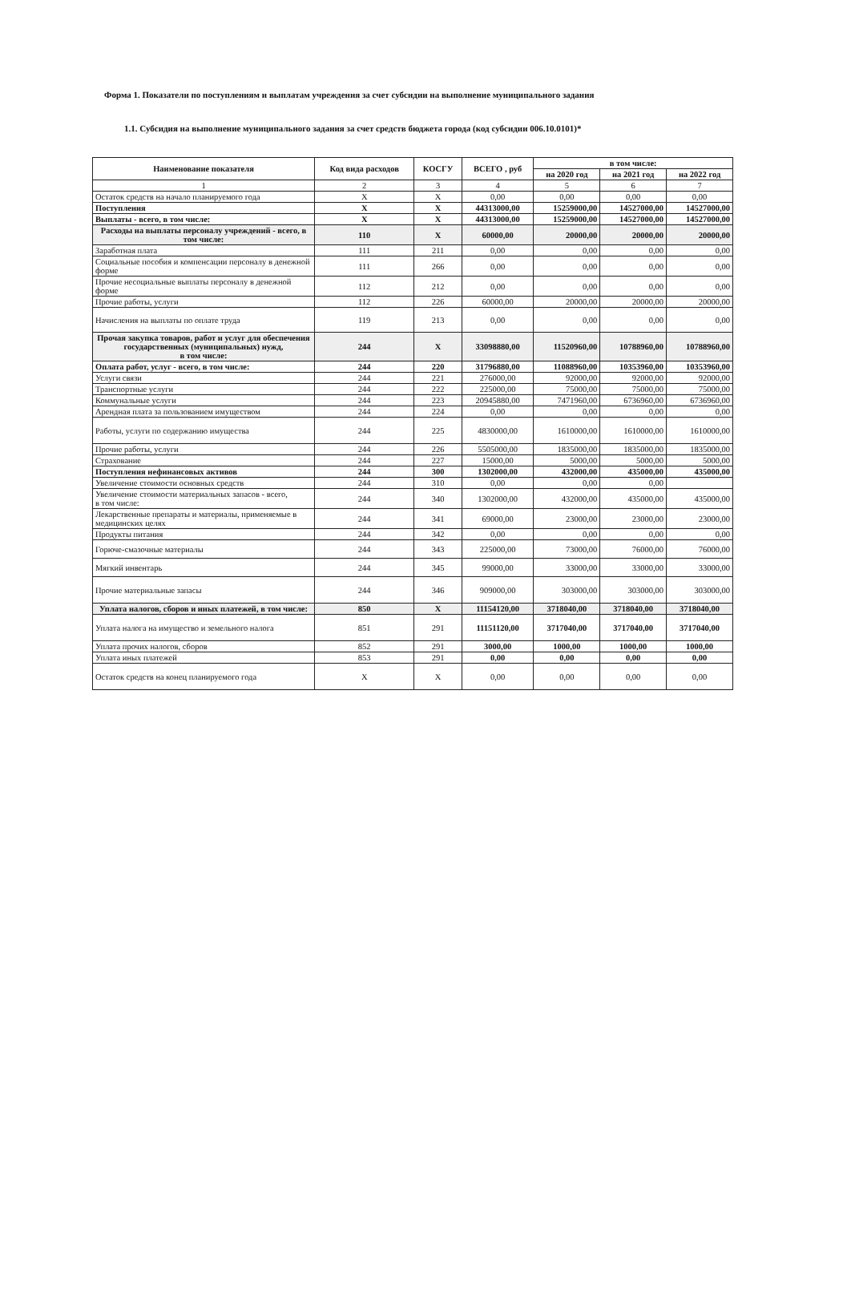Форма 1. Показатели по поступлениям и выплатам учреждения за счет субсидии на выполнение муниципального задания
1.1. Субсидия на выполнение муниципального задания за счет средств бюджета города (код субсидии 006.10.0101)*
| Наименование показателя | Код вида расходов | КОСГУ | ВСЕГО , руб | в том числе: | | |
| --- | --- | --- | --- | --- | --- | --- |
| | | | | на 2020 год | на 2021 год | на 2022 год |
| 1 | 2 | 3 | 4 | 5 | 6 | 7 |
| Остаток средств на начало планируемого года | X | X | 0,00 | 0,00 | 0,00 | 0,00 |
| Поступления | X | X | 44313000,00 | 15259000,00 | 14527000,00 | 14527000,00 |
| Выплаты - всего, в том числе: | X | X | 44313000,00 | 15259000,00 | 14527000,00 | 14527000,00 |
| Расходы на выплаты персоналу учреждений - всего, в том числе: | 110 | X | 60000,00 | 20000,00 | 20000,00 | 20000,00 |
| Заработная плата | 111 | 211 | 0,00 | 0,00 | 0,00 | 0,00 |
| Социальные пособия и компенсации персоналу в денежной форме | 111 | 266 | 0,00 | 0,00 | 0,00 | 0,00 |
| Прочие несоциальные выплаты персоналу в денежной форме | 112 | 212 | 0,00 | 0,00 | 0,00 | 0,00 |
| Прочие работы, услуги | 112 | 226 | 60000,00 | 20000,00 | 20000,00 | 20000,00 |
| Начисления на выплаты по оплате труда | 119 | 213 | 0,00 | 0,00 | 0,00 | 0,00 |
| Прочая закупка товаров, работ и услуг для обеспечения государственных (муниципальных) нужд, в том числе: | 244 | X | 33098880,00 | 11520960,00 | 10788960,00 | 10788960,00 |
| Оплата работ, услуг - всего, в том числе: | 244 | 220 | 31796880,00 | 11088960,00 | 10353960,00 | 10353960,00 |
| Услуги связи | 244 | 221 | 276000,00 | 92000,00 | 92000,00 | 92000,00 |
| Транспортные услуги | 244 | 222 | 225000,00 | 75000,00 | 75000,00 | 75000,00 |
| Коммунальные услуги | 244 | 223 | 20945880,00 | 7471960,00 | 6736960,00 | 6736960,00 |
| Арендная плата за пользованием имуществом | 244 | 224 | 0,00 | 0,00 | 0,00 | 0,00 |
| Работы, услуги по содержанию имущества | 244 | 225 | 4830000,00 | 1610000,00 | 1610000,00 | 1610000,00 |
| Прочие работы, услуги | 244 | 226 | 5505000,00 | 1835000,00 | 1835000,00 | 1835000,00 |
| Страхование | 244 | 227 | 15000,00 | 5000,00 | 5000,00 | 5000,00 |
| Поступления нефинансовых активов | 244 | 300 | 1302000,00 | 432000,00 | 435000,00 | 435000,00 |
| Увеличение стоимости основных средств | 244 | 310 | 0,00 | 0,00 | 0,00 | |
| Увеличение стоимости материальных запасов - всего, в том числе: | 244 | 340 | 1302000,00 | 432000,00 | 435000,00 | 435000,00 |
| Лекарственные препараты и материалы, применяемые в медицинских целях | 244 | 341 | 69000,00 | 23000,00 | 23000,00 | 23000,00 |
| Продукты питания | 244 | 342 | 0,00 | 0,00 | 0,00 | 0,00 |
| Горюче-смазочные материалы | 244 | 343 | 225000,00 | 73000,00 | 76000,00 | 76000,00 |
| Мягкий инвентарь | 244 | 345 | 99000,00 | 33000,00 | 33000,00 | 33000,00 |
| Прочие материальные запасы | 244 | 346 | 909000,00 | 303000,00 | 303000,00 | 303000,00 |
| Уплата налогов, сборов и иных платежей, в том числе: | 850 | X | 11154120,00 | 3718040,00 | 3718040,00 | 3718040,00 |
| Уплата налога на имущество и земельного налога | 851 | 291 | 11151120,00 | 3717040,00 | 3717040,00 | 3717040,00 |
| Уплата прочих налогов, сборов | 852 | 291 | 3000,00 | 1000,00 | 1000,00 | 1000,00 |
| Уплата иных платежей | 853 | 291 | 0,00 | 0,00 | 0,00 | 0,00 |
| Остаток средств на конец планируемого года | X | X | 0,00 | 0,00 | 0,00 | 0,00 |